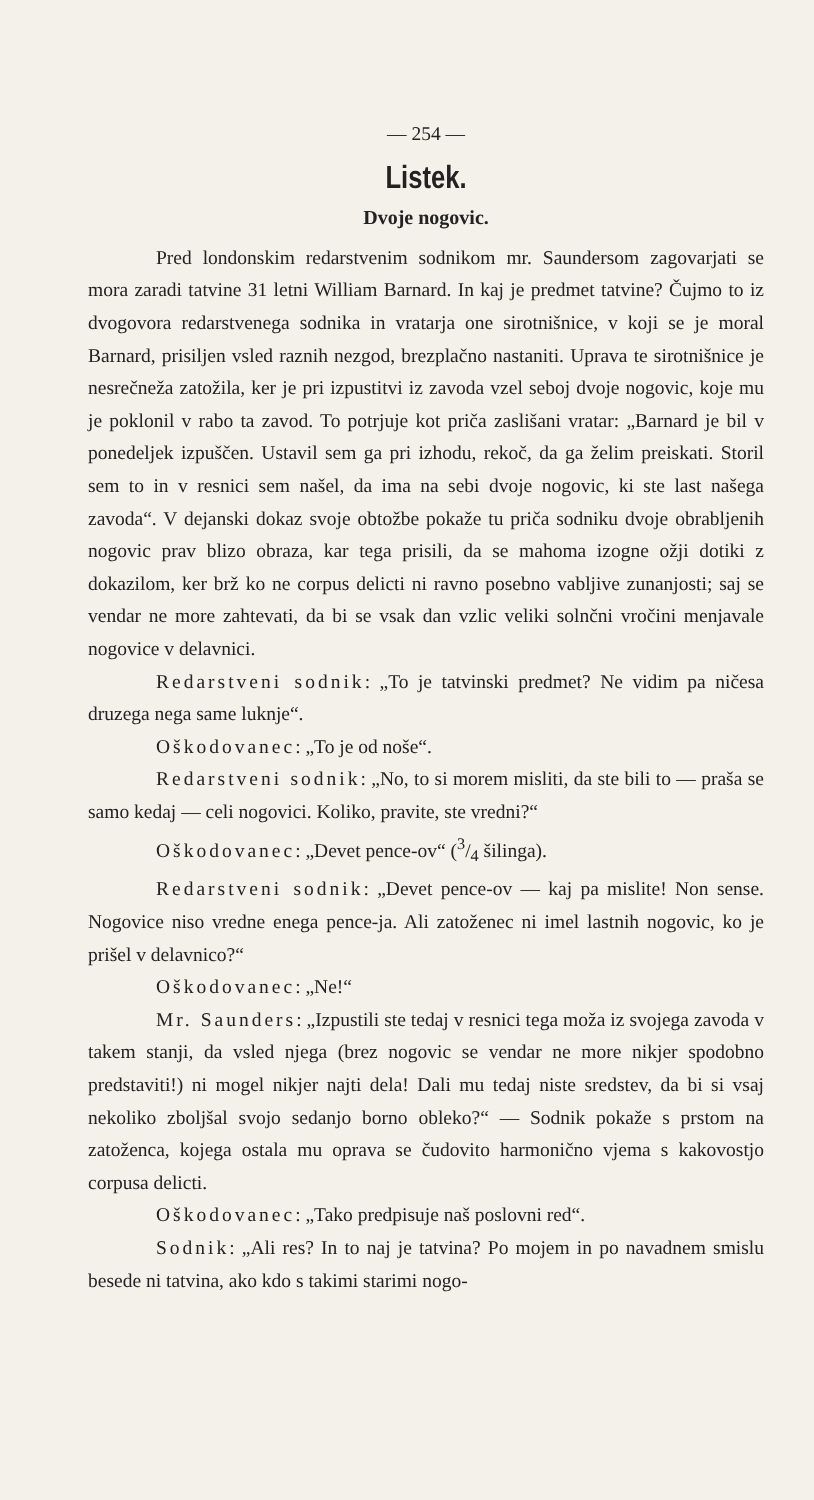— 254 —
Listek.
Dvoje nogovic.
Pred londonskim redarstvenim sodnikom mr. Saundersom zagovarjati se mora zaradi tatvine 31 letni William Barnard. In kaj je predmet tatvine? Čujmo to iz dvogovora redarstvenega sodnika in vratarja one sirotnišnice, v koji se je moral Barnard, prisiljen vsled raznih nezgod, brezplačno nastaniti. Uprava te sirotnišnice je nesrečneža zatožila, ker je pri izpustitvi iz zavoda vzel seboj dvoje nogovic, koje mu je poklonil v rabo ta zavod. To potrjuje kot priča zaslišani vratar: „Barnard je bil v ponedeljek izpuščen. Ustavil sem ga pri izhodu, rekoč, da ga želim preiskati. Storil sem to in v resnici sem našel, da ima na sebi dvoje nogovic, ki ste last našega zavoda“. V dejanski dokaz svoje obtožbe pokaže tu priča sodniku dvoje obrabljenih nogovic prav blizo obraza, kar tega prisili, da se mahoma izogne ožji dotiki z dokazilom, ker brž ko ne corpus delicti ni ravno posebno vabljive zunanjosti; saj se vendar ne more zahtevati, da bi se vsak dan vzlic veliki solnčni vročini menjavale nogovice v delavnici.
Redarstveni sodnik: „To je tatvinski predmet? Ne vidim pa ničesa druzega nega same luknje“.
Oškodovanec: „To je od noše“.
Redarstveni sodnik: „No, to si morem misliti, da ste bili to — praša se samo kedaj — celi nogovici. Koliko, pravite, ste vredni?“
Oškodovanec: „Devet pence-ov“ (3/4 šilinga).
Redarstveni sodnik: „Devet pence-ov — kaj pa mislite! Non sense. Nogovice niso vredne enega pence-ja. Ali zatoženec ni imel lastnih nogovic, ko je prišel v delavnico?“
Oškodovanec: „Ne!“
Mr. Saunders: „Izpustili ste tedaj v resnici tega moža iz svojega zavoda v takem stanji, da vsled njega (brez nogovic se vendar ne more nikjer spodobno predstaviti!) ni mogel nikjer najti dela! Dali mu tedaj niste sredstev, da bi si vsaj nekoliko zboljšal svojo sedanjo borno obleko?“ — Sodnik pokaže s prstom na zatoženca, kojega ostala mu oprava se čudovito harmonično vjema s kakovostjo corpusa delicti.
Oškodovanec: „Tako predpisuje naš poslovni red“.
Sodnik: „Ali res? In to naj je tatvina? Po mojem in po navadnem smislu besede ni tatvina, ako kdo s takimi starimi nogo-